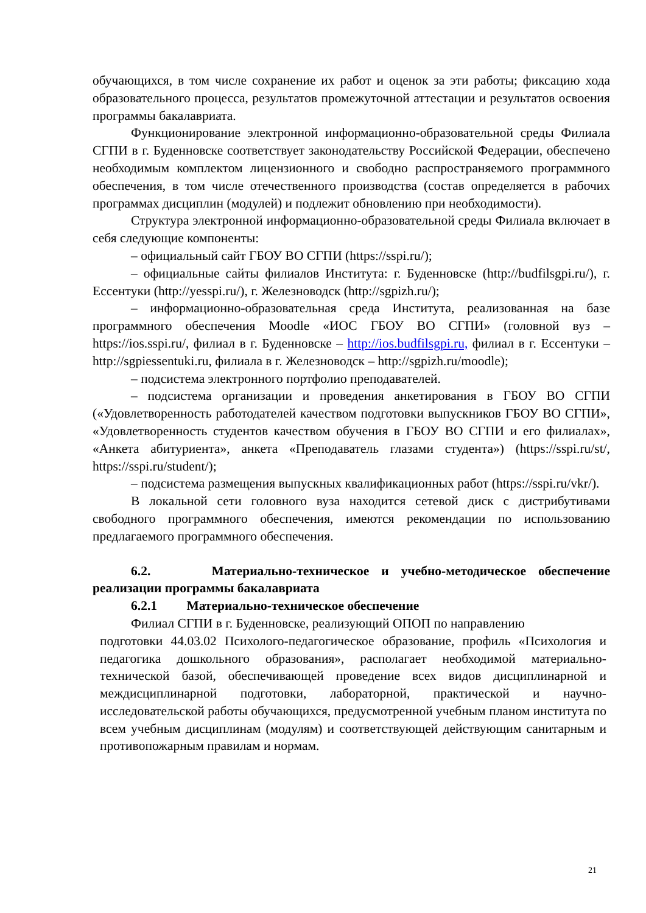обучающихся, в том числе сохранение их работ и оценок за эти работы; фиксацию хода образовательного процесса, результатов промежуточной аттестации и результатов освоения программы бакалавриата.
Функционирование электронной информационно-образовательной среды Филиала СГПИ в г. Буденновске соответствует законодательству Российской Федерации, обеспечено необходимым комплектом лицензионного и свободно распространяемого программного обеспечения, в том числе отечественного производства (состав определяется в рабочих программах дисциплин (модулей) и подлежит обновлению при необходимости).
Структура электронной информационно-образовательной среды Филиала включает в себя следующие компоненты:
– официальный сайт ГБОУ ВО СГПИ (https://sspi.ru/);
– официальные сайты филиалов Института: г. Буденновске (http://budfilsgpi.ru/), г. Ессентуки (http://yesspi.ru/), г. Железноводск (http://sgpizh.ru/);
– информационно-образовательная среда Института, реализованная на базе программного обеспечения Moodle «ИОС ГБОУ ВО СГПИ» (головной вуз – https://ios.sspi.ru/, филиал в г. Буденновске – http://ios.budfilsgpi.ru, филиал в г. Ессентуки – http://sgpiessentuki.ru, филиала в г. Железноводск – http://sgpizh.ru/moodle);
– подсистема электронного портфолио преподавателей.
– подсистема организации и проведения анкетирования в ГБОУ ВО СГПИ («Удовлетворенность работодателей качеством подготовки выпускников ГБОУ ВО СГПИ», «Удовлетворенность студентов качеством обучения в ГБОУ ВО СГПИ и его филиалах», «Анкета абитуриента», анкета «Преподаватель глазами студента») (https://sspi.ru/st/, https://sspi.ru/student/);
– подсистема размещения выпускных квалификационных работ (https://sspi.ru/vkr/).
В локальной сети головного вуза находится сетевой диск с дистрибутивами свободного программного обеспечения, имеются рекомендации по использованию предлагаемого программного обеспечения.
6.2. Материально-техническое и учебно-методическое обеспечение реализации программы бакалавриата
6.2.1 Материально-техническое обеспечение
Филиал СГПИ в г. Буденновске, реализующий ОПОП по направлению
подготовки 44.03.02 Психолого-педагогическое образование, профиль «Психология и педагогика дошкольного образования», располагает необходимой материально-технической базой, обеспечивающей проведение всех видов дисциплинарной и междисциплинарной подготовки, лабораторной, практической и научно-исследовательской работы обучающихся, предусмотренной учебным планом института по всем учебным дисциплинам (модулям) и соответствующей действующим санитарным и противопожарным правилам и нормам.
21